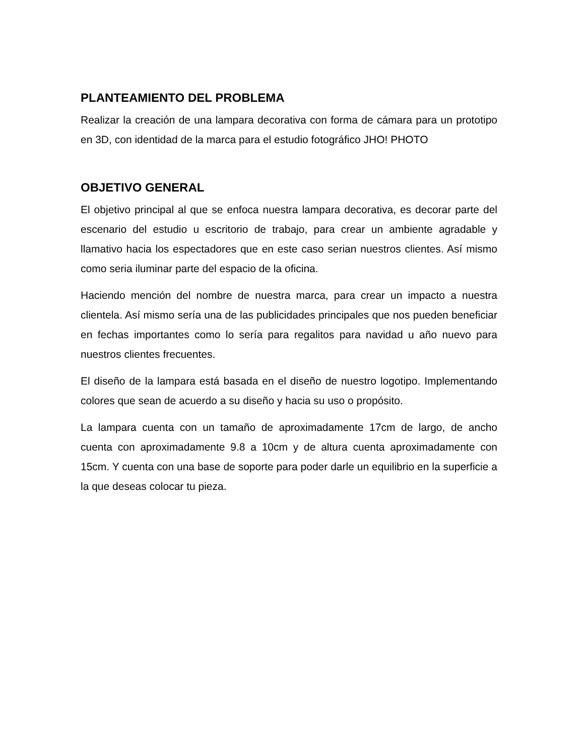PLANTEAMIENTO DEL PROBLEMA
Realizar la creación de una lampara decorativa con forma de cámara para un prototipo en 3D, con identidad de la marca para el estudio fotográfico JHO! PHOTO
OBJETIVO GENERAL
El objetivo principal al que se enfoca nuestra lampara decorativa, es decorar parte del escenario del estudio u escritorio de trabajo, para crear un ambiente agradable y llamativo hacia los espectadores que en este caso serian nuestros clientes. Así mismo como seria iluminar parte del espacio de la oficina.
Haciendo mención del nombre de nuestra marca, para crear un impacto a nuestra clientela. Así mismo sería una de las publicidades principales que nos pueden beneficiar en fechas importantes como lo sería para regalitos para navidad u año nuevo para nuestros clientes frecuentes.
El diseño de la lampara está basada en el diseño de nuestro logotipo. Implementando colores que sean de acuerdo a su diseño y hacia su uso o propósito.
La lampara cuenta con un tamaño de aproximadamente 17cm de largo, de ancho cuenta con aproximadamente 9.8 a 10cm y de altura cuenta aproximadamente con 15cm. Y cuenta con una base de soporte para poder darle un equilibrio en la superficie a la que deseas colocar tu pieza.